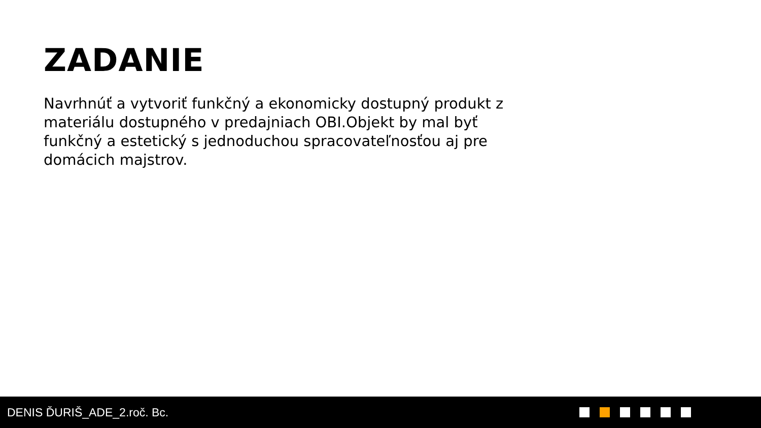ZADANIE
Navrhnúť a vytvoriť funkčný a ekonomicky dostupný produkt z materiálu dostupného v predajniach OBI.Objekt by mal byť funkčný a estetický s jednoduchou spracovateľnosťou aj pre domácich majstrov.
DENIS ĎURIŠ_ADE_2.roč. Bc.